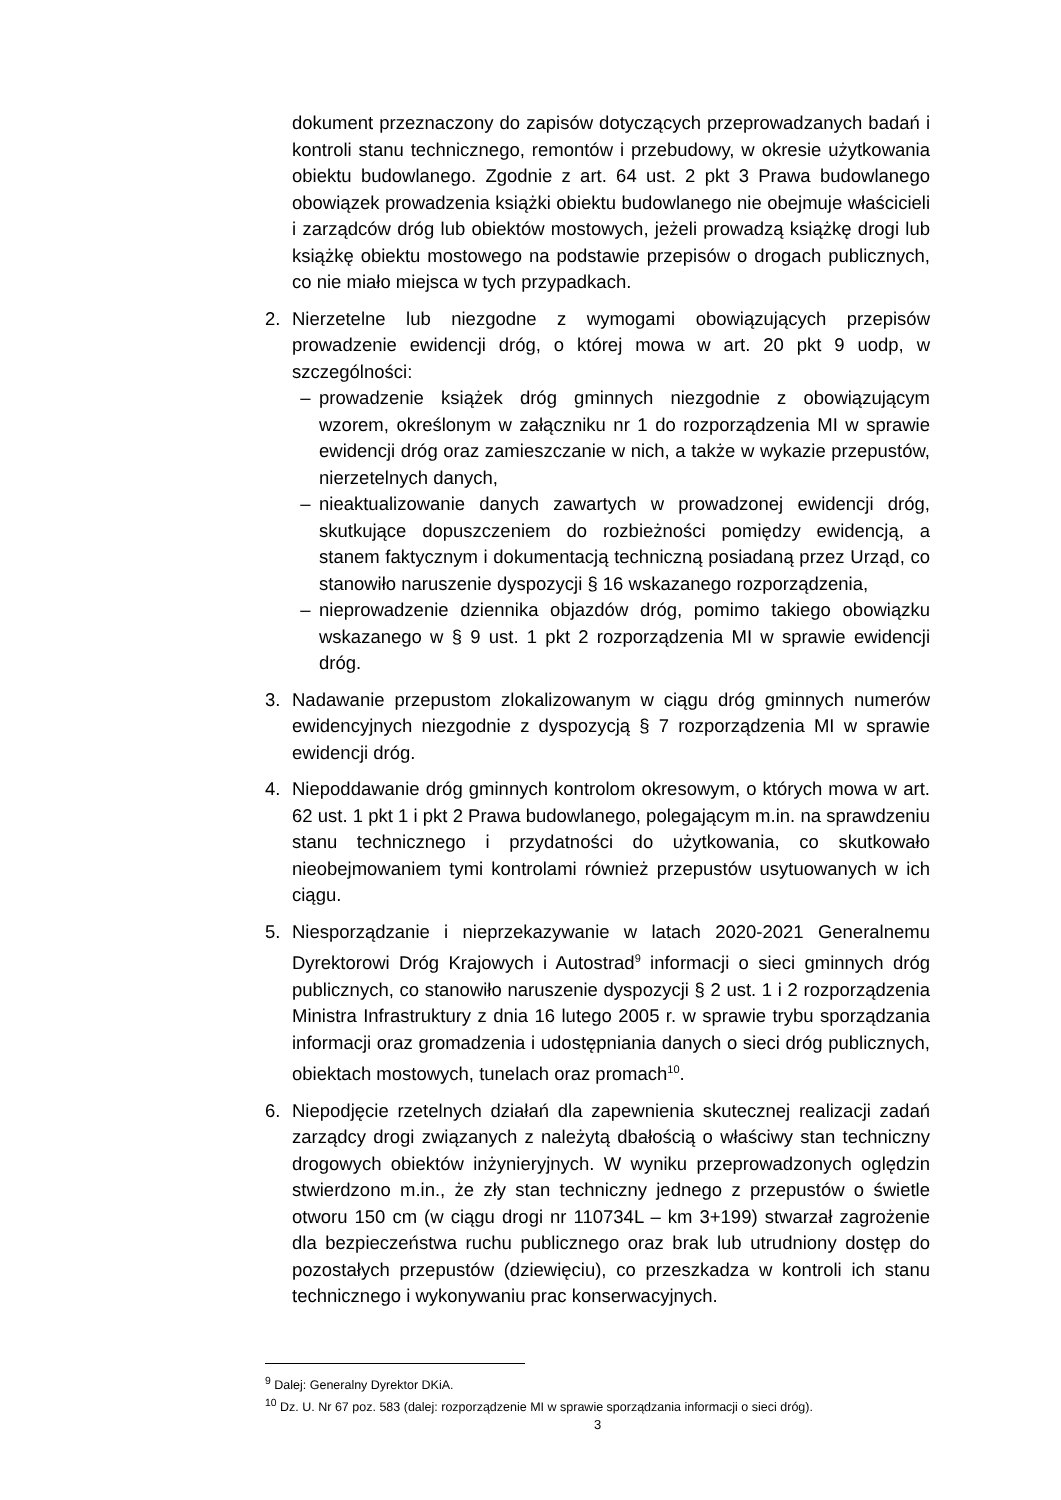dokument przeznaczony do zapisów dotyczących przeprowadzanych badań i kontroli stanu technicznego, remontów i przebudowy, w okresie użytkowania obiektu budowlanego. Zgodnie z art. 64 ust. 2 pkt 3 Prawa budowlanego obowiązek prowadzenia książki obiektu budowlanego nie obejmuje właścicieli i zarządców dróg lub obiektów mostowych, jeżeli prowadzą książkę drogi lub książkę obiektu mostowego na podstawie przepisów o drogach publicznych, co nie miało miejsca w tych przypadkach.
2. Nierzetelne lub niezgodne z wymogami obowiązujących przepisów prowadzenie ewidencji dróg, o której mowa w art. 20 pkt 9 uodp, w szczególności:
– prowadzenie książek dróg gminnych niezgodnie z obowiązującym wzorem, określonym w załączniku nr 1 do rozporządzenia MI w sprawie ewidencji dróg oraz zamieszczanie w nich, a także w wykazie przepustów, nierzetelnych danych,
– nieaktualizowanie danych zawartych w prowadzonej ewidencji dróg, skutkujące dopuszczeniem do rozbieżności pomiędzy ewidencją, a stanem faktycznym i dokumentacją techniczną posiadaną przez Urząd, co stanowiło naruszenie dyspozycji § 16 wskazanego rozporządzenia,
– nieprowadzenie dziennika objazdów dróg, pomimo takiego obowiązku wskazanego w § 9 ust. 1 pkt 2 rozporządzenia MI w sprawie ewidencji dróg.
3. Nadawanie przepustom zlokalizowanym w ciągu dróg gminnych numerów ewidencyjnych niezgodnie z dyspozycją § 7 rozporządzenia MI w sprawie ewidencji dróg.
4. Niepoddawanie dróg gminnych kontrolom okresowym, o których mowa w art. 62 ust. 1 pkt 1 i pkt 2 Prawa budowlanego, polegającym m.in. na sprawdzeniu stanu technicznego i przydatności do użytkowania, co skutkowało nieobejmowaniem tymi kontrolami również przepustów usytuowanych w ich ciągu.
5. Niesporządzanie i nieprzekazywanie w latach 2020-2021 Generalnemu Dyrektorowi Dróg Krajowych i Autostrad<sup>9</sup> informacji o sieci gminnych dróg publicznych, co stanowiło naruszenie dyspozycji § 2 ust. 1 i 2 rozporządzenia Ministra Infrastruktury z dnia 16 lutego 2005 r. w sprawie trybu sporządzania informacji oraz gromadzenia i udostępniania danych o sieci dróg publicznych, obiektach mostowych, tunelach oraz promach<sup>10</sup>.
6. Niepodjęcie rzetelnych działań dla zapewnienia skutecznej realizacji zadań zarządcy drogi związanych z należytą dbałością o właściwy stan techniczny drogowych obiektów inżynieryjnych. W wyniku przeprowadzonych oględzin stwierdzono m.in., że zły stan techniczny jednego z przepustów o świetle otworu 150 cm (w ciągu drogi nr 110734L – km 3+199) stwarzał zagrożenie dla bezpieczeństwa ruchu publicznego oraz brak lub utrudniony dostęp do pozostałych przepustów (dziewięciu), co przeszkadza w kontroli ich stanu technicznego i wykonywaniu prac konserwacyjnych.
<sup>9</sup> Dalej: Generalny Dyrektor DKiA.
<sup>10</sup> Dz. U. Nr 67 poz. 583 (dalej: rozporządzenie MI w sprawie sporządzania informacji o sieci dróg).
3